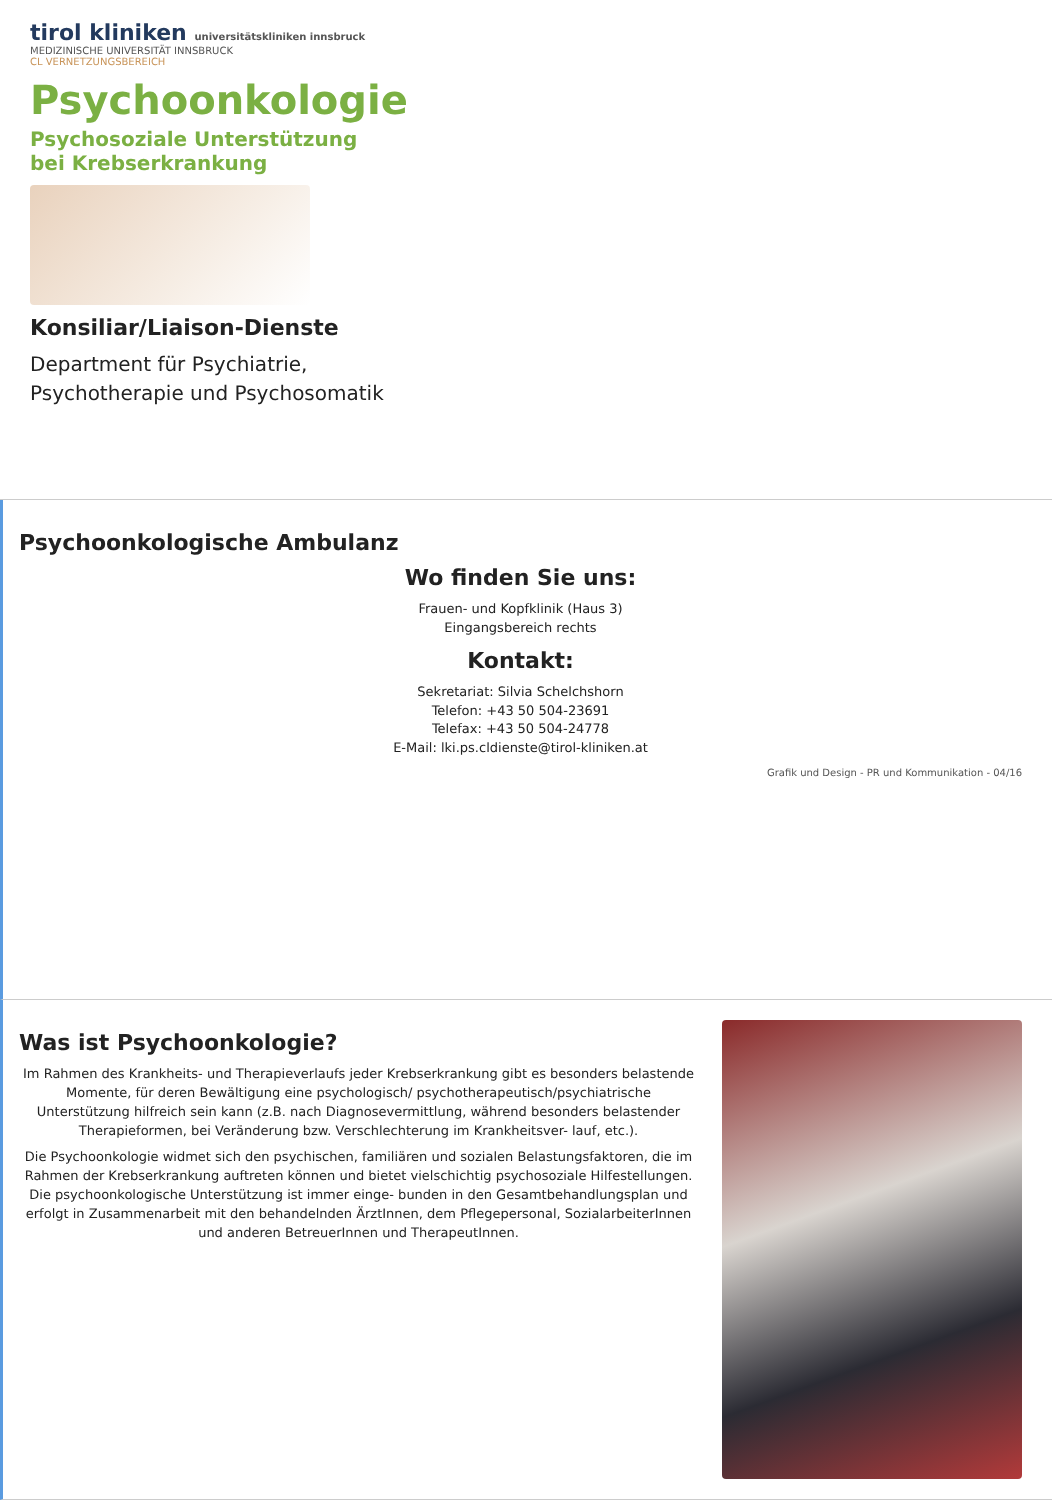tirol kliniken universitätskliniken innsbruck
MEDIZINISCHE UNIVERSITÄT INNSBRUCK
CL VERNETZUNGSBEREICH
Psychoonkologie
Psychosoziale Unterstützung
bei Krebserkrankung
Konsiliar/Liaison-Dienste
Department für Psychiatrie,
Psychotherapie und Psychosomatik
Psychoonkologische Ambulanz
Wo finden Sie uns:
Frauen- und Kopfklinik (Haus 3)
Eingangsbereich rechts
Kontakt:
Sekretariat: Silvia Schelchshorn
Telefon: +43 50 504-23691
Telefax: +43 50 504-24778
E-Mail: lki.ps.cldienste@tirol-kliniken.at
Grafik und Design - PR und Kommunikation - 04/16
Was ist Psychoonkologie?
Im Rahmen des Krankheits- und Therapieverlaufs jeder Krebserkrankung gibt es besonders belastende Momente, für deren Bewältigung eine psychologisch/ psychotherapeutisch/psychiatrische Unterstützung hilfreich sein kann (z.B. nach Diagnosevermittlung, während besonders belastender Therapieformen, bei Veränderung bzw. Verschlechterung im Krankheitsver- lauf, etc.).
Die Psychoonkologie widmet sich den psychischen, familiären und sozialen Belastungsfaktoren, die im Rahmen der Krebserkrankung auftreten können und bietet vielschichtig psychosoziale Hilfestellungen. Die psychoonkologische Unterstützung ist immer einge- bunden in den Gesamtbehandlungsplan und erfolgt in Zusammenarbeit mit den behandelnden ÄrztInnen, dem Pflegepersonal, SozialarbeiterInnen und anderen BetreuerInnen und TherapeutInnen.